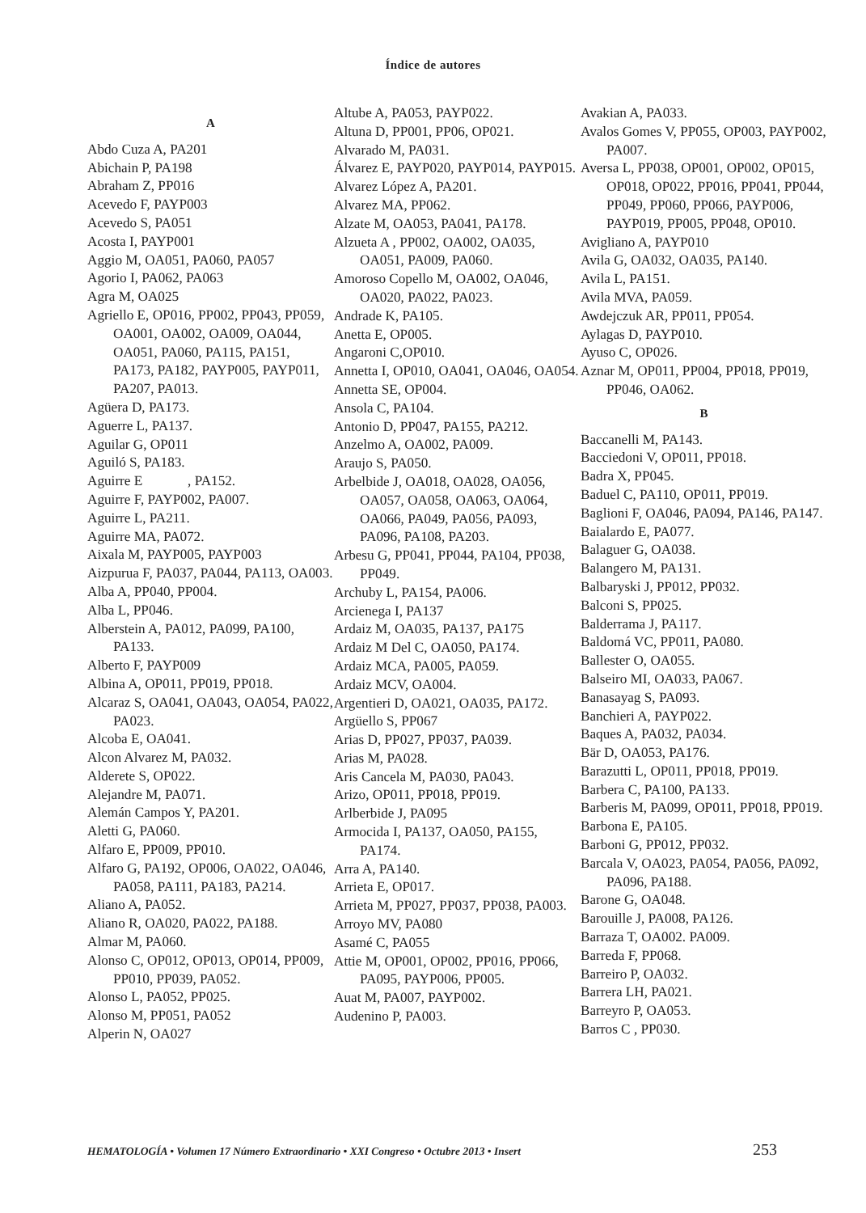Índice de autores
A
Abdo Cuza A, PA201
Abichain P, PA198
Abraham Z, PP016
Acevedo F, PAYP003
Acevedo S, PA051
Acosta I, PAYP001
Aggio M, OA051, PA060, PA057
Agorio I, PA062, PA063
Agra M, OA025
Agriello E, OP016, PP002, PP043, PP059, OA001, OA002, OA009, OA044, OA051, PA060, PA115, PA151, PA173, PA182, PAYP005, PAYP011, PA207, PA013.
Agüera D, PA173.
Aguerre L, PA137.
Aguilar G, OP011
Aguiló S, PA183.
Aguirre E , PA152.
Aguirre F, PAYP002, PA007.
Aguirre L, PA211.
Aguirre MA, PA072.
Aixala M, PAYP005, PAYP003
Aizpurua F, PA037, PA044, PA113, OA003.
Alba A, PP040, PP004.
Alba L, PP046.
Alberstein A, PA012, PA099, PA100, PA133.
Alberto F, PAYP009
Albina A, OP011, PP019, PP018.
Alcaraz S, OA041, OA043, OA054, PA022, PA023.
Alcoba E, OA041.
Alcon Alvarez M, PA032.
Alderete S, OP022.
Alejandre M, PA071.
Alemán Campos Y, PA201.
Aletti G, PA060.
Alfaro E, PP009, PP010.
Alfaro G, PA192, OP006, OA022, OA046, PA058, PA111, PA183, PA214.
Aliano A, PA052.
Aliano R, OA020, PA022, PA188.
Almar M, PA060.
Alonso C, OP012, OP013, OP014, PP009, PP010, PP039, PA052.
Alonso L, PA052, PP025.
Alonso M, PP051, PA052
Alperin N, OA027
Altube A, PA053, PAYP022.
Altuna D, PP001, PP06, OP021.
Alvarado M, PA031.
Álvarez E, PAYP020, PAYP014, PAYP015.
Alvarez López A, PA201.
Alvarez MA, PP062.
Alzate M, OA053, PA041, PA178.
Alzueta A , PP002, OA002, OA035, OA051, PA009, PA060.
Amoroso Copello M, OA002, OA046, OA020, PA022, PA023.
Andrade K, PA105.
Anetta E, OP005.
Angaroni C,OP010.
Annetta I, OP010, OA041, OA046, OA054.
Annetta SE, OP004.
Ansola C, PA104.
Antonio D, PP047, PA155, PA212.
Anzelmo A, OA002, PA009.
Araujo S, PA050.
Arbelbide J, OA018, OA028, OA056, OA057, OA058, OA063, OA064, OA066, PA049, PA056, PA093, PA096, PA108, PA203.
Arbesu G, PP041, PP044, PA104, PP038, PP049.
Archuby L, PA154, PA006.
Arcienega I, PA137
Ardaiz M, OA035, PA137, PA175
Ardaiz M Del C, OA050, PA174.
Ardaiz MCA, PA005, PA059.
Ardaiz MCV, OA004.
Argentieri D, OA021, OA035, PA172.
Argüello S, PP067
Arias D, PP027, PP037, PA039.
Arias M, PA028.
Aris Cancela M, PA030, PA043.
Arizo, OP011, PP018, PP019.
Arlberbide J, PA095
Armocida I, PA137, OA050, PA155, PA174.
Arra A, PA140.
Arrieta E, OP017.
Arrieta M, PP027, PP037, PP038, PA003.
Arroyo MV, PA080
Asamé C, PA055
Attie M, OP001, OP002, PP016, PP066, PA095, PAYP006, PP005.
Auat M, PA007, PAYP002.
Audenino P, PA003.
Avakian A, PA033.
Avalos Gomes V, PP055, OP003, PAYP002, PA007.
Aversa L, PP038, OP001, OP002, OP015, OP018, OP022, PP016, PP041, PP044, PP049, PP060, PP066, PAYP006, PAYP019, PP005, PP048, OP010.
Avigliano A, PAYP010
Avila G, OA032, OA035, PA140.
Avila L, PA151.
Avila MVA, PA059.
Awdejczuk AR, PP011, PP054.
Aylagas D, PAYP010.
Ayuso C, OP026.
Aznar M, OP011, PP004, PP018, PP019, PP046, OA062.
B
Baccanelli M, PA143.
Bacciedoni V, OP011, PP018.
Badra X, PP045.
Baduel C, PA110, OP011, PP019.
Baglioni F, OA046, PA094, PA146, PA147.
Baialardo E, PA077.
Balaguer G, OA038.
Balangero M, PA131.
Balbaryski J, PP012, PP032.
Balconi S, PP025.
Balderrama J, PA117.
Baldomá VC, PP011, PA080.
Ballester O, OA055.
Balseiro MI, OA033, PA067.
Banasayag S, PA093.
Banchieri A, PAYP022.
Baques A, PA032, PA034.
Bär D, OA053, PA176.
Barazutti L, OP011, PP018, PP019.
Barbera C, PA100, PA133.
Barberis M, PA099, OP011, PP018, PP019.
Barbona E, PA105.
Barboni G, PP012, PP032.
Barcala V, OA023, PA054, PA056, PA092, PA096, PA188.
Barone G, OA048.
Barouille J, PA008, PA126.
Barraza T, OA002. PA009.
Barreda F, PP068.
Barreiro P, OA032.
Barrera LH, PA021.
Barreyro P, OA053.
Barros C , PP030.
HEMATOLOGÍA • Volumen 17 Número Extraordinario • XXI Congreso • Octubre 2013 • Insert 253